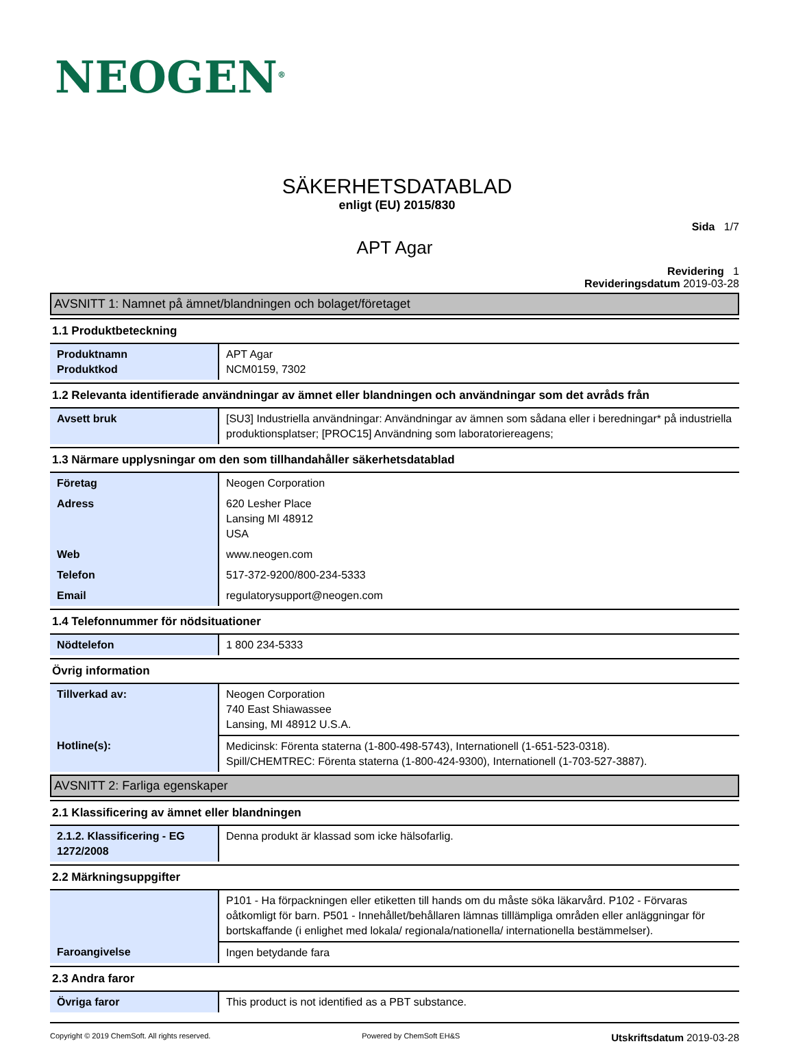NEOGEN<sup>®</sup>
SÄKERHETSDATABLAD
enligt (EU) 2015/830
Sida 1/7
APT Agar
Revidering 1
Revideringsdatum 2019-03-28
AVSNITT 1: Namnet på ämnet/blandningen och bolaget/företaget
1.1 Produktbeteckning
| Produktnamn Produktkod | APT Agar NCM0159, 7302 |
1.2 Relevanta identifierade användningar av ämnet eller blandningen och användningar som det avråds från
| Avsett bruk | [SU3] Industriella användningar: Användningar av ämnen som sådana eller i beredningar* på industriella produktionsplatser; [PROC15] Användning som laboratoriereagens; |
1.3 Närmare upplysningar om den som tillhandahåller säkerhetsdatablad
| Företag | Neogen Corporation |
| Adress | 620 Lesher Place Lansing MI 48912 USA |
| Web | www.neogen.com |
| Telefon | 517-372-9200/800-234-5333 |
| Email | regulatorysupport@neogen.com |
1.4 Telefonnummer för nödsituationer
| Nödtelefon | 1 800 234-5333 |
Övrig information
| Tillverkad av: | Neogen Corporation 740 East Shiawassee Lansing, MI 48912 U.S.A. |
| Hotline(s): | Medicinsk: Förenta staterna (1-800-498-5743), Internationell (1-651-523-0318). Spill/CHEMTREC: Förenta staterna (1-800-424-9300), Internationell (1-703-527-3887). |
AVSNITT 2: Farliga egenskaper
2.1 Klassificering av ämnet eller blandningen
| 2.1.2. Klassificering - EG 1272/2008 | Denna produkt är klassad som icke hälsofarlig. |
2.2 Märkningsuppgifter
| | P101 - Ha förpackningen eller etiketten till hands om du måste söka läkarvård. P102 - Förvaras oåtkomligt för barn. P501 - Innehållet/behållaren lämnas tilllämpliga områden eller anläggningar för bortskaffande (i enlighet med lokala/ regionala/nationella/ internationella bestämmelser). |
| Faroangivelse | Ingen betydande fara |
2.3 Andra faror
| Övriga faror | This product is not identified as a PBT substance. |
Copyright © 2019 ChemSoft. All rights reserved. Powered by ChemSoft EH&S Utskriftsdatum 2019-03-28